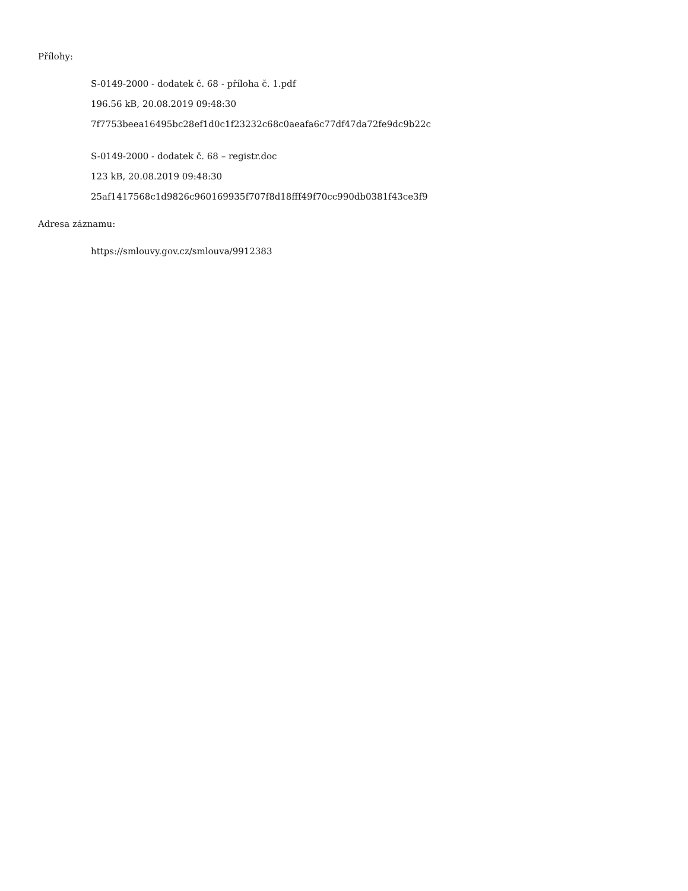Přílohy:
S-0149-2000 - dodatek č. 68 - příloha č. 1.pdf
196.56 kB, 20.08.2019 09:48:30
7f7753beea16495bc28ef1d0c1f23232c68c0aeafa6c77df47da72fe9dc9b22c
S-0149-2000 - dodatek č. 68 – registr.doc
123 kB, 20.08.2019 09:48:30
25af1417568c1d9826c960169935f707f8d18fff49f70cc990db0381f43ce3f9
Adresa záznamu:
https://smlouvy.gov.cz/smlouva/9912383